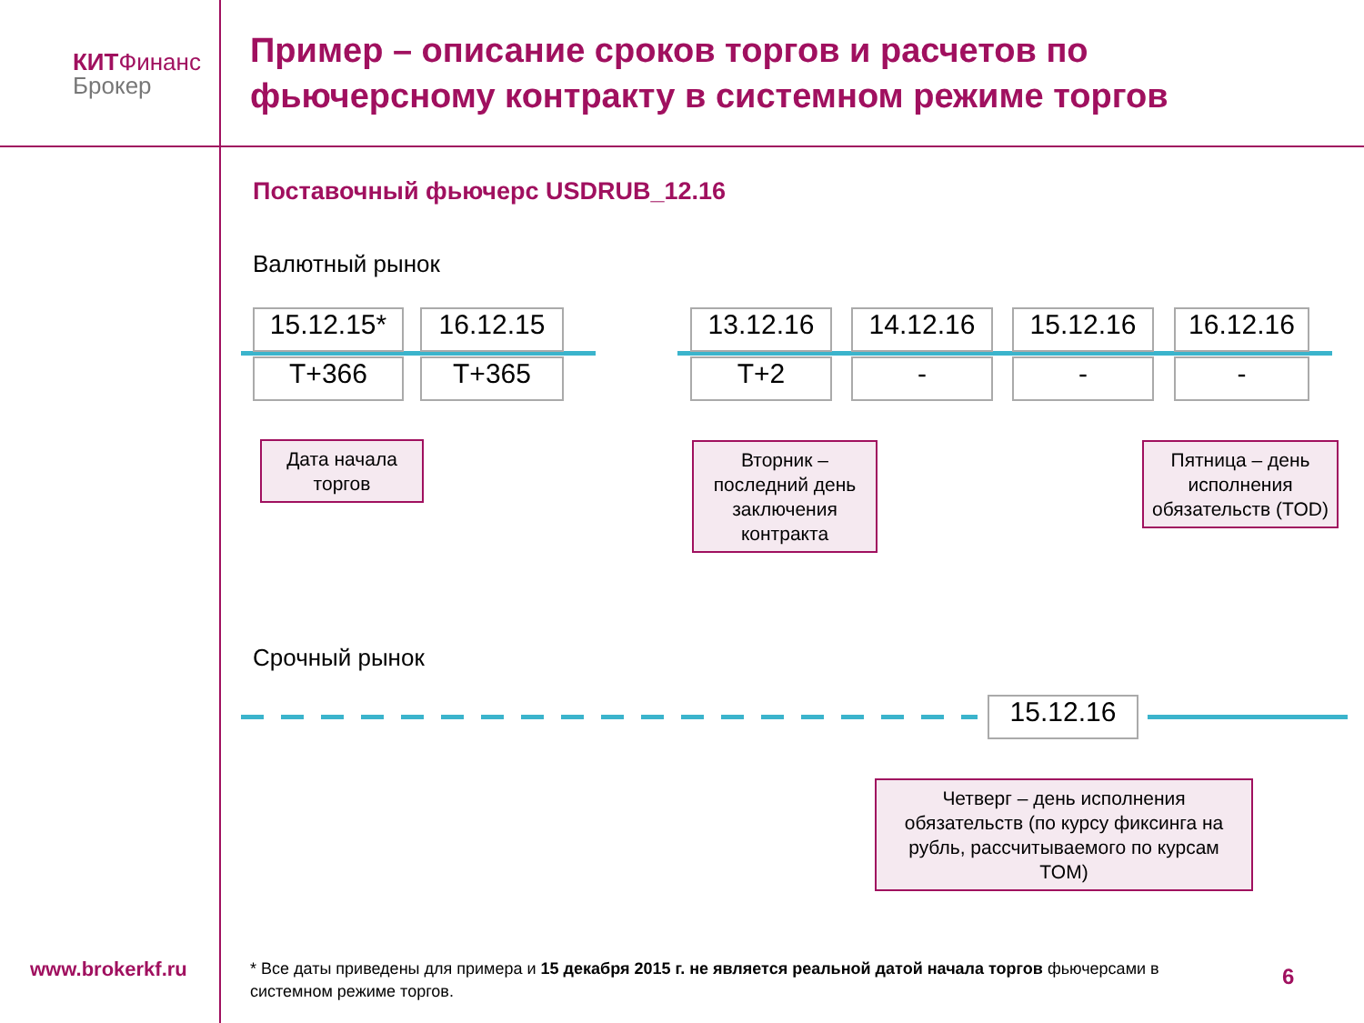КИТФинанс
Брокер
Пример – описание сроков торгов и расчетов по фьючерсному контракту в системном режиме торгов
Поставочный фьючерс USDRUB_12.16
Валютный рынок
15.12.15* 16.12.15 13.12.16 14.12.16 15.12.16 16.12.16
T+366 T+365 T+2 - - -
Дата начала торгов
Вторник – последний день заключения контракта
Пятница – день исполнения обязательств (TOD)
Срочный рынок
15.12.16
Четверг – день исполнения обязательств (по курсу фиксинга на рубль, рассчитываемого по курсам TOM)
www.brokerkf.ru
* Все даты приведены для примера и 15 декабря 2015 г. не является реальной датой начала торгов фьючерсами в системном режиме торгов.
6